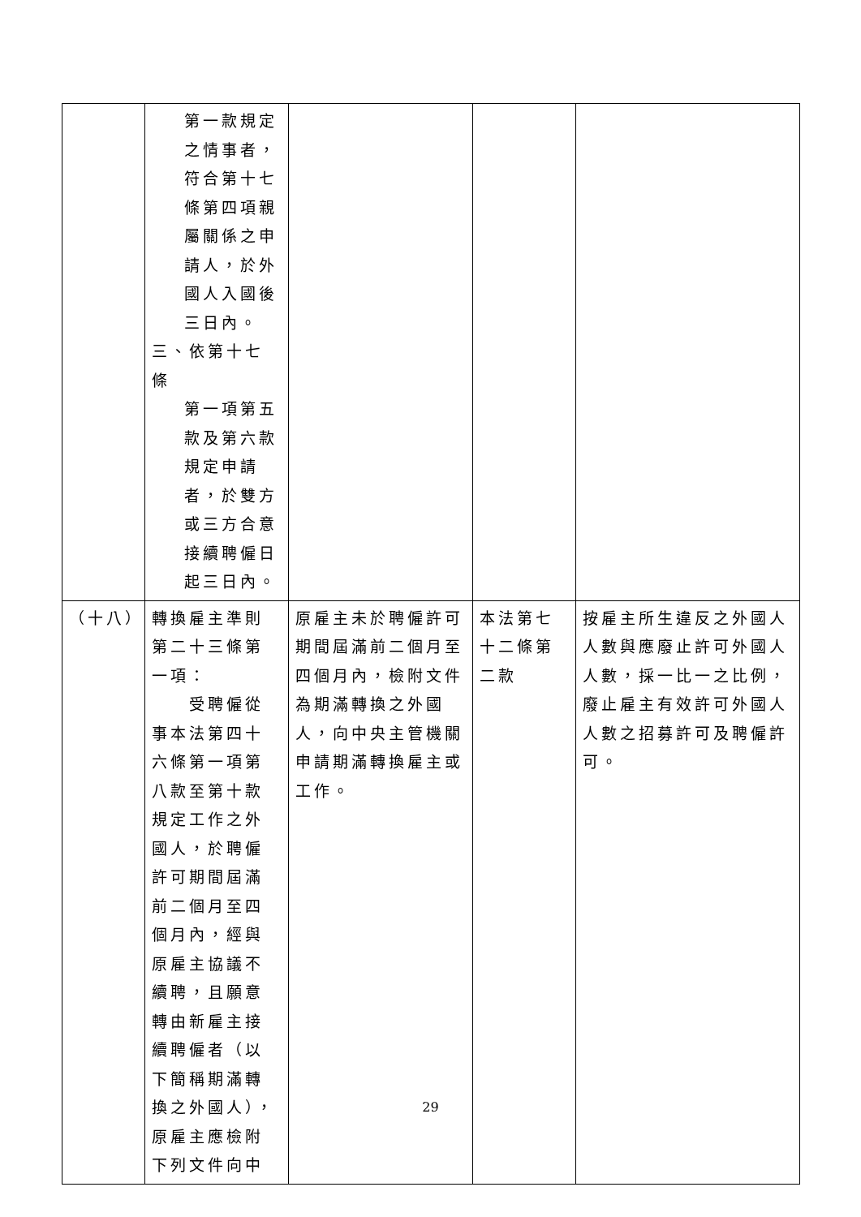| | 第一款規定之情事者，符合第十七條第四項親屬關係之申請人，於外國人入國後三日內。 三、依第十七條 第一項第五款及第六款規定申請者，於雙方或三方合意接續聘僱日起三日內。 | | | |
| （十八） | 轉換雇主準則第二十三條第一項： 受聘僱從事本法第四十六條第一項第八款至第十款規定工作之外國人，於聘僱許可期間屆滿前二個月至四個月內，經與原雇主協議不續聘，且願意轉由新雇主接續聘僱者（以下簡稱期滿轉換之外國人），原雇主應檢附下列文件向中 | 原雇主未於聘僱許可期間屆滿前二個月至四個月內，檢附文件為期滿轉換之外國人，向中央主管機關申請期滿轉換雇主或工作。 | 本法第七十二條第二款 | 按雇主所生違反之外國人人數與應廢止許可外國人人數，採一比一之比例，廢止雇主有效許可外國人人數之招募許可及聘僱許可。 |
29